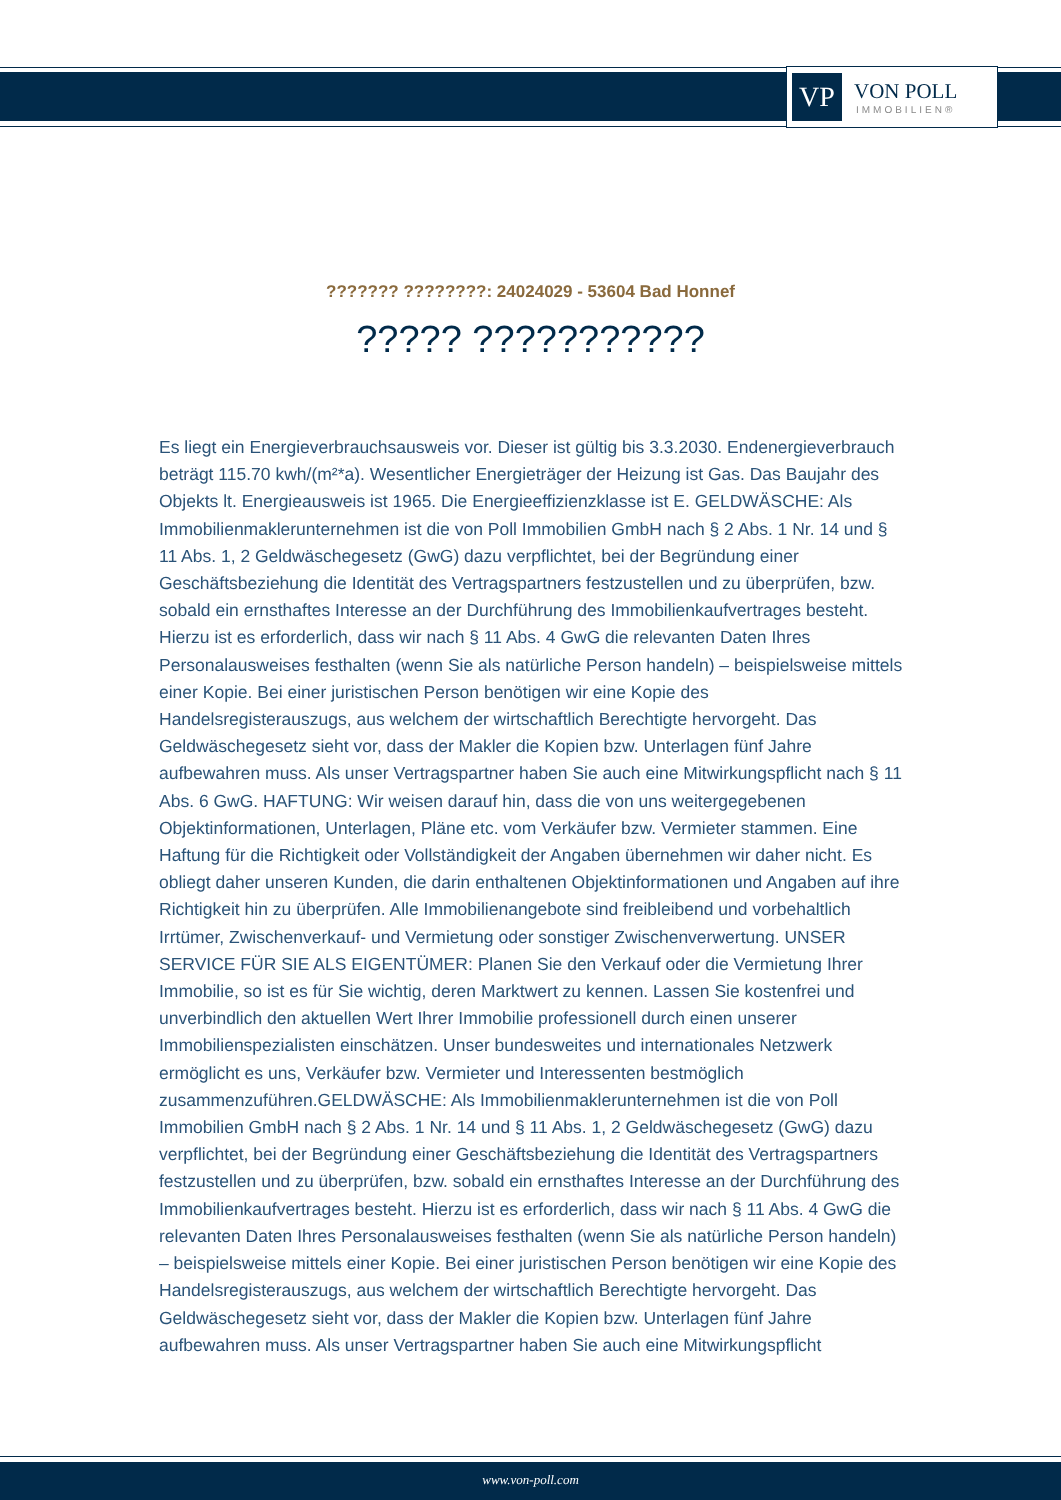VP
VON POLL
IMMOBILIEN®
??????? ????????: 24024029 - 53604 Bad Honnef
????? ???????????
Es liegt ein Energieverbrauchsausweis vor. Dieser ist gültig bis 3.3.2030. Endenergieverbrauch beträgt 115.70 kwh/(m²*a). Wesentlicher Energieträger der Heizung ist Gas. Das Baujahr des Objekts lt. Energieausweis ist 1965. Die Energieeffizienzklasse ist E. GELDWÄSCHE: Als Immobilienmaklerunternehmen ist die von Poll Immobilien GmbH nach § 2 Abs. 1 Nr. 14 und § 11 Abs. 1, 2 Geldwäschegesetz (GwG) dazu verpflichtet, bei der Begründung einer Geschäftsbeziehung die Identität des Vertragspartners festzustellen und zu überprüfen, bzw. sobald ein ernsthaftes Interesse an der Durchführung des Immobilienkaufvertrages besteht. Hierzu ist es erforderlich, dass wir nach § 11 Abs. 4 GwG die relevanten Daten Ihres Personalausweises festhalten (wenn Sie als natürliche Person handeln) – beispielsweise mittels einer Kopie. Bei einer juristischen Person benötigen wir eine Kopie des Handelsregisterauszugs, aus welchem der wirtschaftlich Berechtigte hervorgeht. Das Geldwäschegesetz sieht vor, dass der Makler die Kopien bzw. Unterlagen fünf Jahre aufbewahren muss. Als unser Vertragspartner haben Sie auch eine Mitwirkungspflicht nach § 11 Abs. 6 GwG. HAFTUNG: Wir weisen darauf hin, dass die von uns weitergegebenen Objektinformationen, Unterlagen, Pläne etc. vom Verkäufer bzw. Vermieter stammen. Eine Haftung für die Richtigkeit oder Vollständigkeit der Angaben übernehmen wir daher nicht. Es obliegt daher unseren Kunden, die darin enthaltenen Objektinformationen und Angaben auf ihre Richtigkeit hin zu überprüfen. Alle Immobilienangebote sind freibleibend und vorbehaltlich Irrtümer, Zwischenverkauf- und Vermietung oder sonstiger Zwischenverwertung. UNSER SERVICE FÜR SIE ALS EIGENTÜMER: Planen Sie den Verkauf oder die Vermietung Ihrer Immobilie, so ist es für Sie wichtig, deren Marktwert zu kennen. Lassen Sie kostenfrei und unverbindlich den aktuellen Wert Ihrer Immobilie professionell durch einen unserer Immobilienspezialisten einschätzen. Unser bundesweites und internationales Netzwerk ermöglicht es uns, Verkäufer bzw. Vermieter und Interessenten bestmöglich zusammenzuführen.GELDWÄSCHE: Als Immobilienmaklerunternehmen ist die von Poll Immobilien GmbH nach § 2 Abs. 1 Nr. 14 und § 11 Abs. 1, 2 Geldwäschegesetz (GwG) dazu verpflichtet, bei der Begründung einer Geschäftsbeziehung die Identität des Vertragspartners festzustellen und zu überprüfen, bzw. sobald ein ernsthaftes Interesse an der Durchführung des Immobilienkaufvertrages besteht. Hierzu ist es erforderlich, dass wir nach § 11 Abs. 4 GwG die relevanten Daten Ihres Personalausweises festhalten (wenn Sie als natürliche Person handeln) – beispielsweise mittels einer Kopie. Bei einer juristischen Person benötigen wir eine Kopie des Handelsregisterauszugs, aus welchem der wirtschaftlich Berechtigte hervorgeht. Das Geldwäschegesetz sieht vor, dass der Makler die Kopien bzw. Unterlagen fünf Jahre aufbewahren muss. Als unser Vertragspartner haben Sie auch eine Mitwirkungspflicht
www.von-poll.com